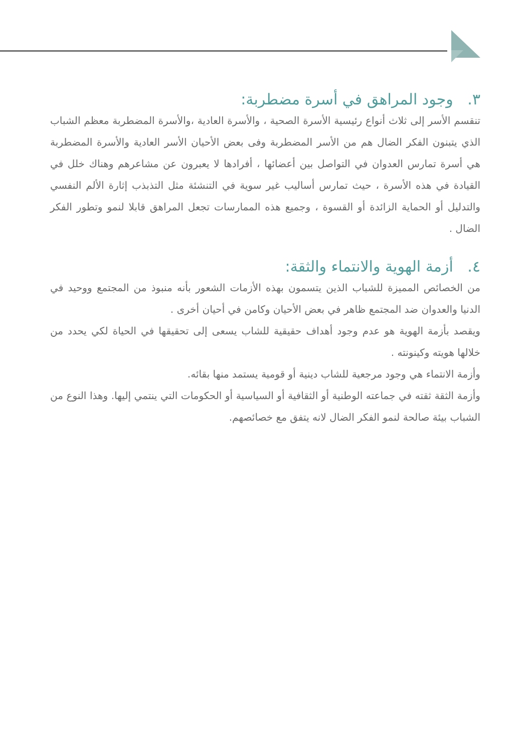٣. وجود المراهق في أسرة مضطربة:
تنقسم الأسر إلى ثلاث أنواع رئيسية الأسرة الصحية ، والأسرة العادية ،والأسرة المضطربة معظم الشباب الذي يتبنون الفكر الضال هم من الأسر المضطربة وفى بعض الأحيان الأسر العادية والأسرة المضطربة هي أسرة تمارس العدوان في التواصل بين أعضائها ، أفرادها لا يعبرون عن مشاعرهم وهناك خلل في القيادة في هذه الأسرة ، حيث تمارس أساليب غير سوية في التنشئة مثل التذبذب إثارة الألم النفسي والتدليل أو الحماية الزائدة أو القسوة ، وجميع هذه الممارسات تجعل المراهق قابلا لنمو وتطور الفكر الضال .
٤. أزمة الهوية والانتماء والثقة:
من الخصائص المميزة للشباب الذين يتسمون بهذه الأزمات الشعور بأنه منبوذ من المجتمع ووحيد في الدنيا والعدوان ضد المجتمع ظاهر في بعض الأحيان وكامن في أحيان أخرى .
ويقصد بأزمة الهوية هو عدم وجود أهداف حقيقية للشاب يسعى إلى تحقيقها في الحياة لكي يحدد من خلالها هويته وكينونته .
وأزمة الانتماء هي وجود مرجعية للشاب دينية أو قومية يستمد منها بقائه.
وأزمة الثقة ثقته في جماعته الوطنية أو الثقافية أو السياسية أو الحكومات التي ينتمي إليها. وهذا النوع من الشباب بيئة صالحة لنمو الفكر الضال لانه يتفق مع خصائصهم.